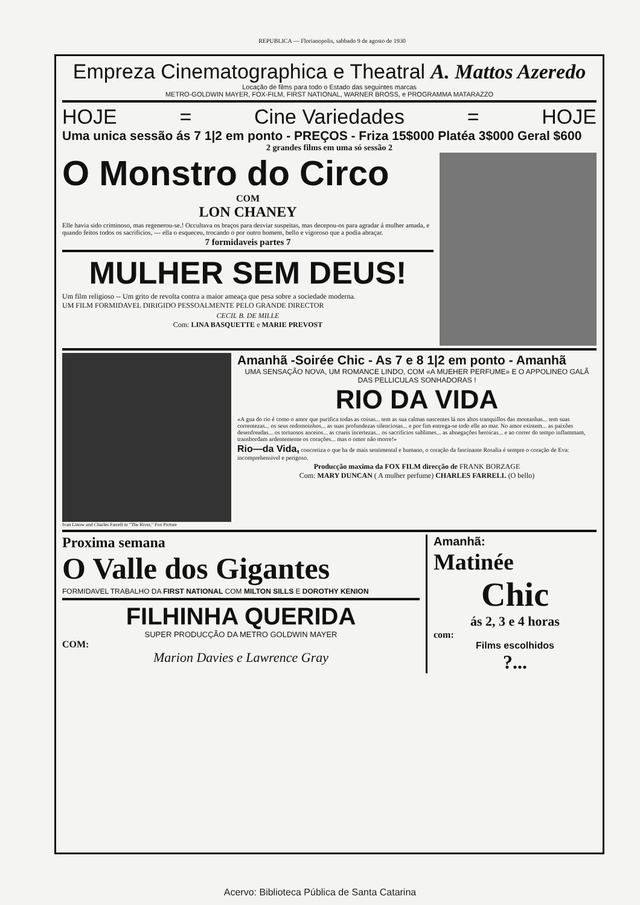REPUBLICA — Florianopolis, sabbado 9 de agosto de 1930
Empreza Cinematographica e Theatral A. Mattos Azeredo
Locação de films para todo o Estado das seguintes marcas
METRO-GOLDWIN MAYER, FOX-FILM, FIRST NATIONAL, WARNER BROSS, e PROGRAMMA MATARAZZO
HOJE = Cine Variedades = HOJE
Uma unica sessão ás 7 1|2 em ponto - PREÇOS - Friza 15$000 Platéa 3$000 Geral $600
2 grandes films em uma só sessão 2
O Monstro do Circo
COM
LON CHANEY
Elle havia sido criminoso, mas regenerou-se.! Occultava os braços para desviar suspeitas, mas decepou-os para agradar á mulher amada, e quando feitos todos os sacrificios, --- ella o esqueceu, trocando o por outro homem, bello e vigoroso que a podia abraçar.
7 formidaveis partes 7
MULHER SEM DEUS!
Um film religioso -- Um grito de revolta contra a maior ameaça que pesa sobre a sociedade moderna.
UM FILM FORMIDAVEL DIRIGIDO PESSOALMENTE PELO GRANDE DIRECTOR
CECIL B. DE MILLE
Com: LINA BASQUETTE e MARIE PREVOST
Ivan Linow and Charles Farrell in "The River," Fox Picture
Amanhã -Soirée Chic - As 7 e 8 1|2 em ponto - Amanhã
UMA SENSAÇÃO NOVA, UM ROMANCE LINDO, COM «A MUEHER PERFUME» E O APPOLINEO GALÃ DAS PELLICULAS SONHADORAS !
RIO DA VIDA
«A gua do rio é como o amor que purifica todas as coisas... tem as sua calmas nascentes lá nos altos tranquillos das montanhas... tem suas correntezas... os seus redomoinhos... as suas profundezas silenciosas... e por fim entrega-se todo elle ao mar. No amor existem... as paixões desenfreadas... os tortuosos anceios... as crueis incertezas... os sacrificios sublimes... as abnegações heroicas... e ao correr do tempo inflammam, transbordam ardentemente os corações... mas o omor não morre!»
Rio—da Vida, concretiza o que ha de mais sentimental e humano, o coração da fascinante Rosalia é sempre o coração de Eva: incomprehensivel e perigoso.
Producção maxima da FOX FILM direcção de FRANK BORZAGE
Com: MARY DUNCAN ( A mulher perfume) CHARLES FARRELL (O bello)
Proxima semana
O Valle dos Gigantes
FORMIDAVEL TRABALHO DA FIRST NATIONAL COM MILTON SILLS E DOROTHY KENION
FILHINHA QUERIDA
SUPER PRODUCÇÃO DA METRO GOLDWIN MAYER
COM:
Marion Davies e Lawrence Gray
Amanhã:
Matinée
Chic
ás 2, 3 e 4 horas
com:
Films escolhidos
?...
Acervo: Biblioteca Pública de Santa Catarina